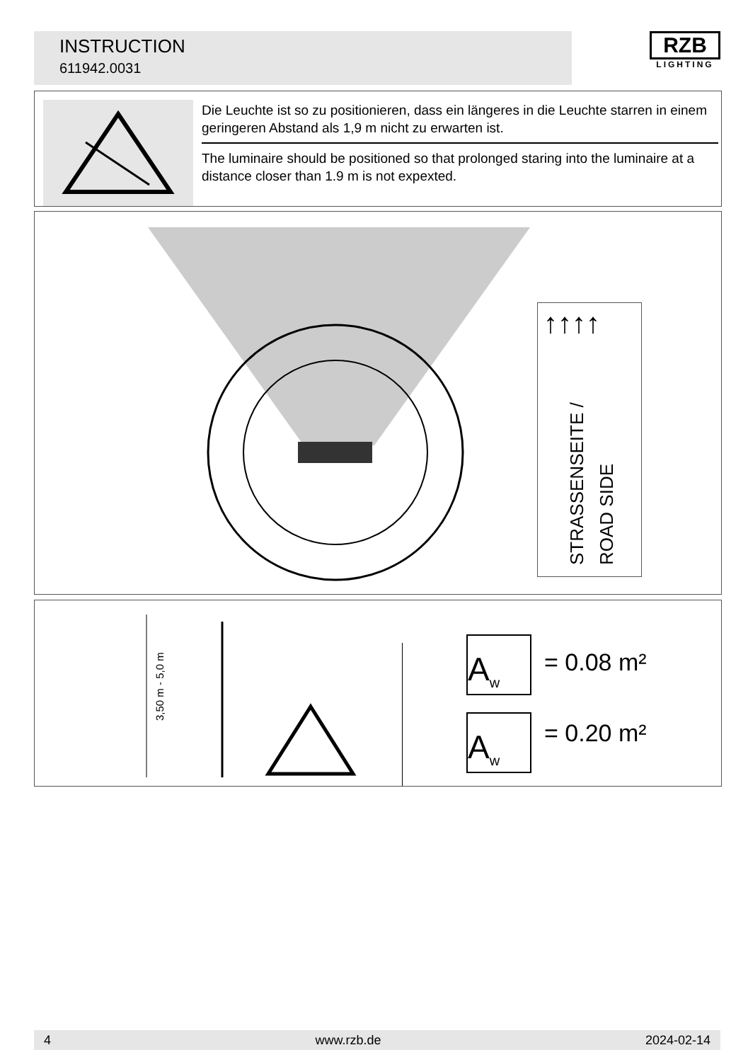INSTRUCTION
611942.0031
RZB
LIGHTING
Die Leuchte ist so zu positionieren, dass ein längeres in die Leuchte starren in einem geringeren Abstand als 1,9 m nicht zu erwarten ist.
The luminaire should be positioned so that prolonged staring into the luminaire at a distance closer than 1.9 m is not expexted.
↑↑↑↑
STRASSENSEITE / ROAD SIDE
3,50 m - 5,0 m
= 0.08 m²
= 0.20 m²
A<sub>w</sub>
A<sub>w</sub>
4 www.rzb.de 2024-02-14